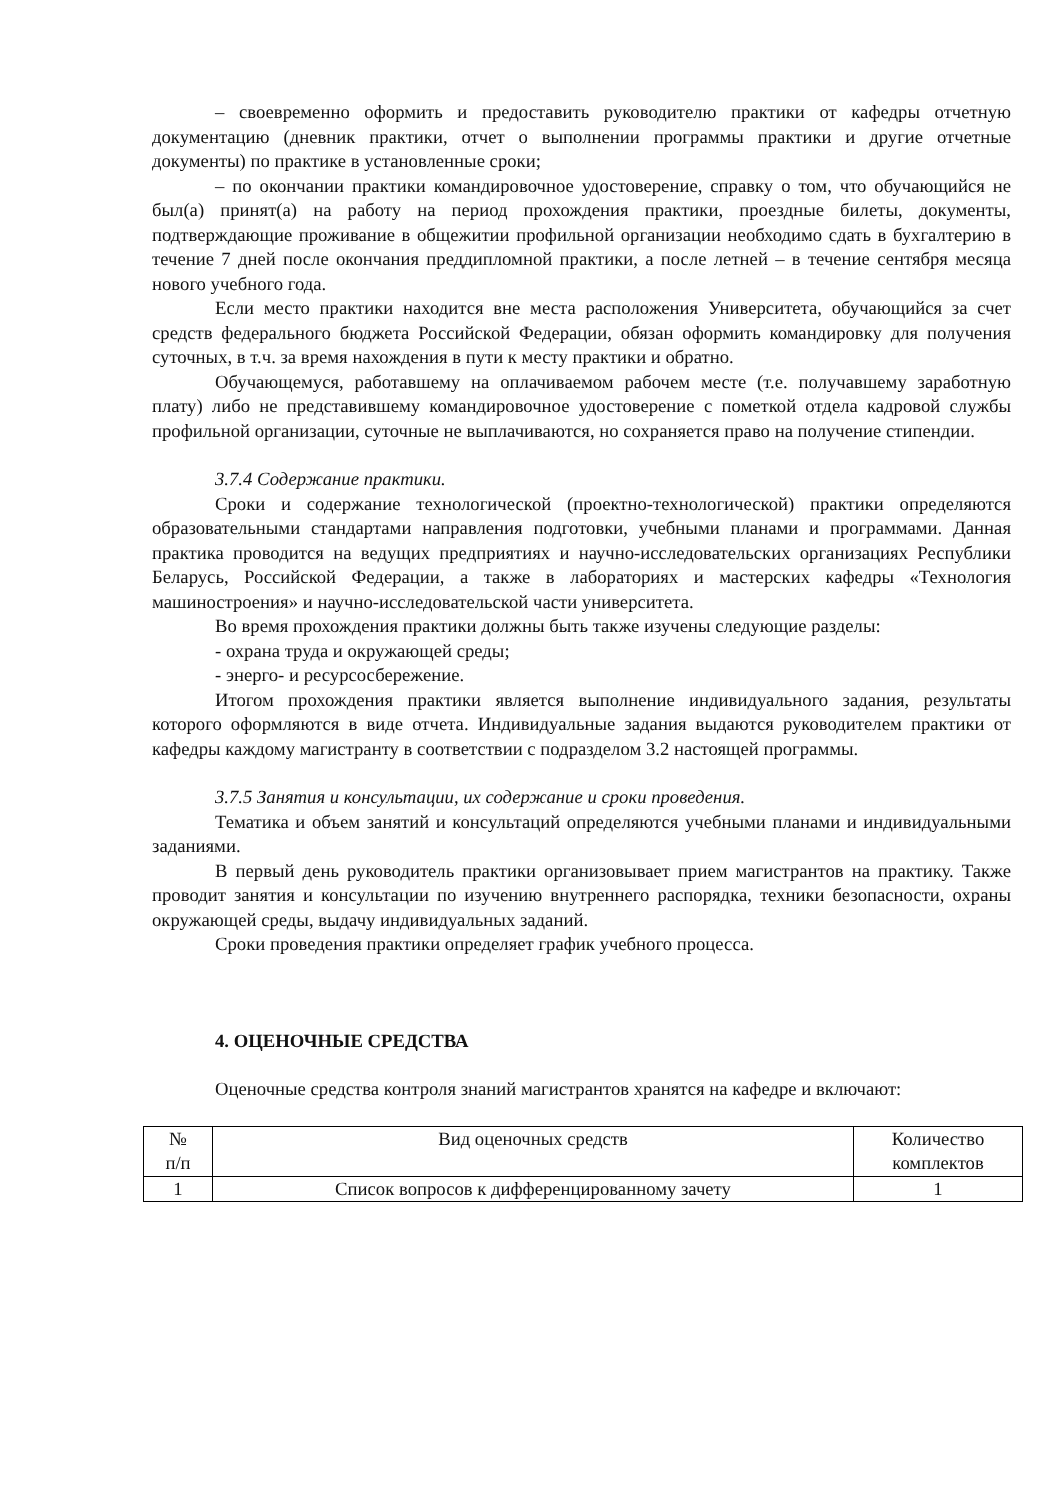– своевременно оформить и предоставить руководителю практики от кафедры отчетную документацию (дневник практики, отчет о выполнении программы практики и другие отчетные документы) по практике в установленные сроки;
– по окончании практики командировочное удостоверение, справку о том, что обучающийся не был(а) принят(а) на работу на период прохождения практики, проездные билеты, документы, подтверждающие проживание в общежитии профильной организации необходимо сдать в бухгалтерию в течение 7 дней после окончания преддипломной практики, а после летней – в течение сентября месяца нового учебного года.
Если место практики находится вне места расположения Университета, обучающийся за счет средств федерального бюджета Российской Федерации, обязан оформить командировку для получения суточных, в т.ч. за время нахождения в пути к месту практики и обратно.
Обучающемуся, работавшему на оплачиваемом рабочем месте (т.е. получавшему заработную плату) либо не представившему командировочное удостоверение с пометкой отдела кадровой службы профильной организации, суточные не выплачиваются, но сохраняется право на получение стипендии.
3.7.4 Содержание практики.
Сроки и содержание технологической (проектно-технологической) практики определяются образовательными стандартами направления подготовки, учебными планами и программами. Данная практика проводится на ведущих предприятиях и научно-исследовательских организациях Республики Беларусь, Российской Федерации, а также в лабораториях и мастерских кафедры «Технология машиностроения» и научно-исследовательской части университета.
Во время прохождения практики должны быть также изучены следующие разделы:
- охрана труда и окружающей среды;
- энерго- и ресурсосбережение.
Итогом прохождения практики является выполнение индивидуального задания, результаты которого оформляются в виде отчета. Индивидуальные задания выдаются руководителем практики от кафедры каждому магистранту в соответствии с подразделом 3.2 настоящей программы.
3.7.5 Занятия и консультации, их содержание и сроки проведения.
Тематика и объем занятий и консультаций определяются учебными планами и индивидуальными заданиями.
В первый день руководитель практики организовывает прием магистрантов на практику. Также проводит занятия и консультации по изучению внутреннего распорядка, техники безопасности, охраны окружающей среды, выдачу индивидуальных заданий.
Сроки проведения практики определяет график учебного процесса.
4. ОЦЕНОЧНЫЕ СРЕДСТВА
Оценочные средства контроля знаний магистрантов хранятся на кафедре и включают:
| № п/п | Вид оценочных средств | Количество комплектов |
| 1 | Список вопросов к дифференцированному зачету | 1 |